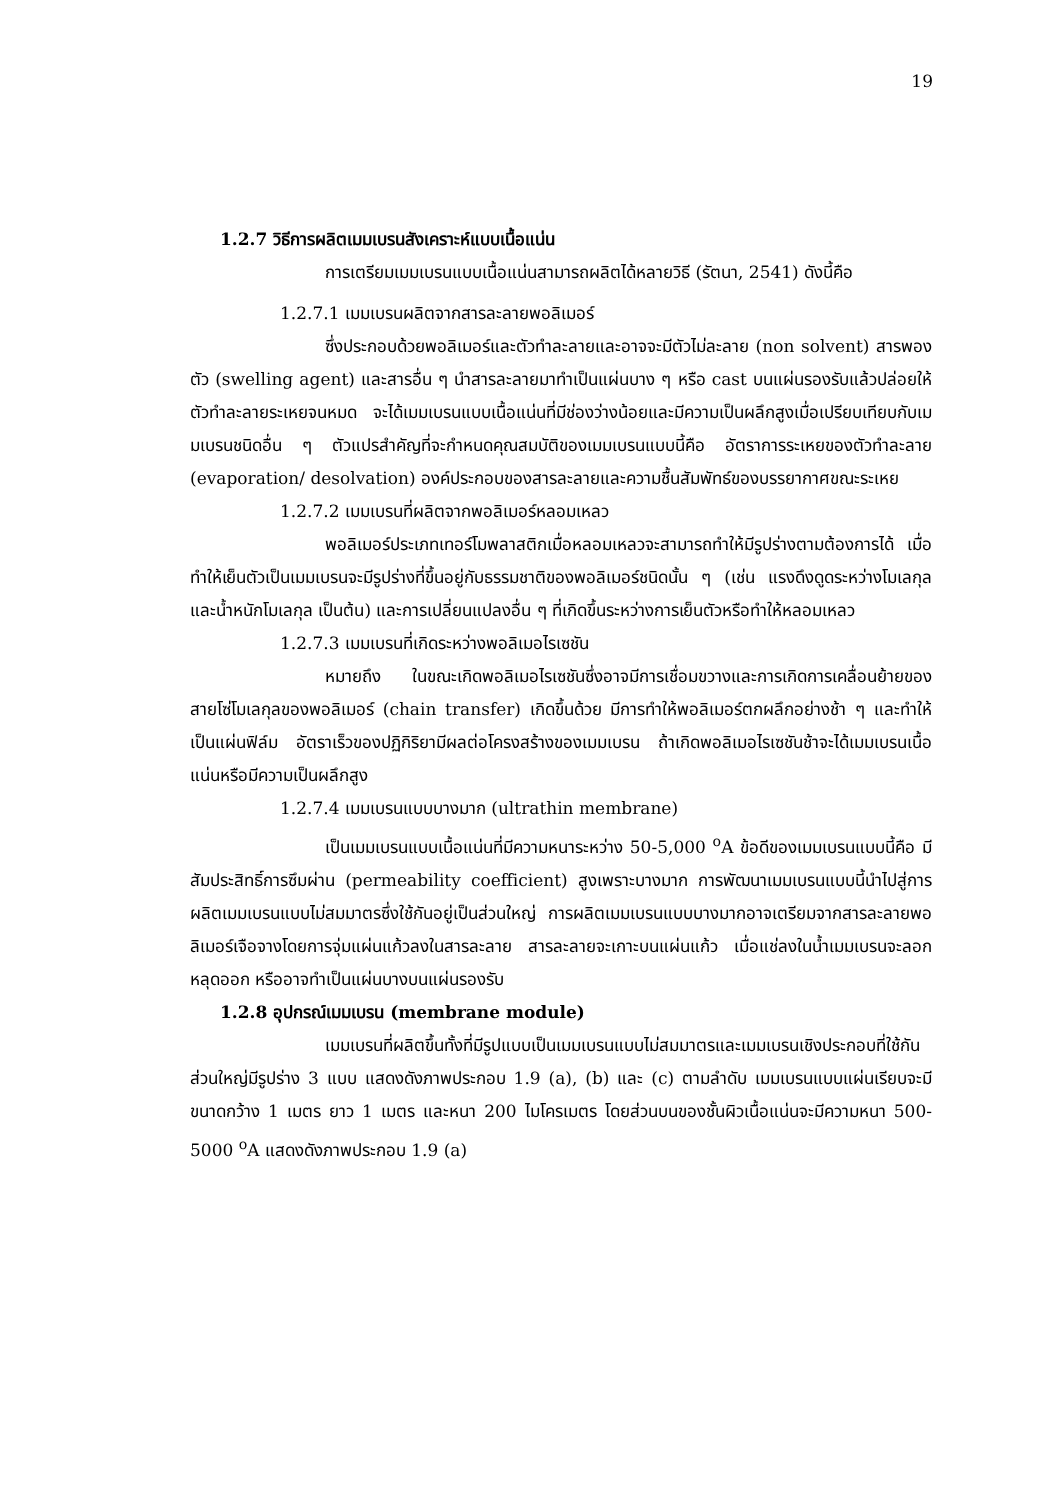19
1.2.7 วิธีการผลิตเมมเบรนสังเคราะห์แบบเนื้อแน่น
การเตรียมเมมเบรนแบบเนื้อแน่นสามารถผลิตได้หลายวิธี (รัตนา, 2541) ดังนี้คือ
1.2.7.1 เมมเบรนผลิตจากสารละลายพอลิเมอร์
ซึ่งประกอบด้วยพอลิเมอร์และตัวทำละลายและอาจจะมีตัวไม่ละลาย (non solvent) สารพองตัว (swelling agent) และสารอื่น ๆ นำสารละลายมาทำเป็นแผ่นบาง ๆ หรือ cast บนแผ่นรองรับแล้วปล่อยให้ตัวทำละลายระเหยจนหมด จะได้เมมเบรนแบบเนื้อแน่นที่มีช่องว่างน้อยและมีความเป็นผลึกสูงเมื่อเปรียบเทียบกับเมมเบรนชนิดอื่น ๆ ตัวแปรสำคัญที่จะกำหนดคุณสมบัติของเมมเบรนแบบนี้คือ อัตราการระเหยของตัวทำละลาย (evaporation/ desolvation) องค์ประกอบของสารละลายและความชื้นสัมพัทธ์ของบรรยากาศขณะระเหย
1.2.7.2 เมมเบรนที่ผลิตจากพอลิเมอร์หลอมเหลว
พอลิเมอร์ประเภทเทอร์โมพลาสติกเมื่อหลอมเหลวจะสามารถทำให้มีรูปร่างตามต้องการได้ เมื่อทำให้เย็นตัวเป็นเมมเบรนจะมีรูปร่างที่ขึ้นอยู่กับธรรมชาติของพอลิเมอร์ชนิดนั้น ๆ (เช่น แรงดึงดูดระหว่างโมเลกุลและน้ำหนักโมเลกุล เป็นต้น) และการเปลี่ยนแปลงอื่น ๆ ที่เกิดขึ้นระหว่างการเย็นตัวหรือทำให้หลอมเหลว
1.2.7.3 เมมเบรนที่เกิดระหว่างพอลิเมอไรเซชัน
หมายถึง ในขณะเกิดพอลิเมอไรเซชันซึ่งอาจมีการเชื่อมขวางและการเกิดการเคลื่อนย้ายของสายโซ่โมเลกุลของพอลิเมอร์ (chain transfer) เกิดขึ้นด้วย มีการทำให้พอลิเมอร์ตกผลึกอย่างช้า ๆ และทำให้เป็นแผ่นฟิล์ม อัตราเร็วของปฏิกิริยามีผลต่อโครงสร้างของเมมเบรน ถ้าเกิดพอลิเมอไรเซชันช้าจะได้เมมเบรนเนื้อแน่นหรือมีความเป็นผลึกสูง
1.2.7.4 เมมเบรนแบบบางมาก (ultrathin membrane)
เป็นเมมเบรนแบบเนื้อแน่นที่มีความหนาระหว่าง 50-5,000 <sup>o</sup>A ข้อดีของเมมเบรนแบบนี้คือ มีสัมประสิทธิ์การซึมผ่าน (permeability coefficient) สูงเพราะบางมาก การพัฒนาเมมเบรนแบบนี้นำไปสู่การผลิตเมมเบรนแบบไม่สมมาตรซึ่งใช้กันอยู่เป็นส่วนใหญ่ การผลิตเมมเบรนแบบบางมากอาจเตรียมจากสารละลายพอลิเมอร์เจือจางโดยการจุ่มแผ่นแก้วลงในสารละลาย สารละลายจะเกาะบนแผ่นแก้ว เมื่อแช่ลงในน้ำเมมเบรนจะลอกหลุดออก หรืออาจทำเป็นแผ่นบางบนแผ่นรองรับ
1.2.8 อุปกรณ์เมมเบรน (membrane module)
เมมเบรนที่ผลิตขึ้นทั้งที่มีรูปแบบเป็นเมมเบรนแบบไม่สมมาตรและเมมเบรนเชิงประกอบที่ใช้กันส่วนใหญ่มีรูปร่าง 3 แบบ แสดงดังภาพประกอบ 1.9 (a), (b) และ (c) ตามลำดับ เมมเบรนแบบแผ่นเรียบจะมีขนาดกว้าง 1 เมตร ยาว 1 เมตร และหนา 200 ไมโครเมตร โดยส่วนบนของชั้นผิวเนื้อแน่นจะมีความหนา 500-5000 <sup>o</sup>A แสดงดังภาพประกอบ 1.9 (a)